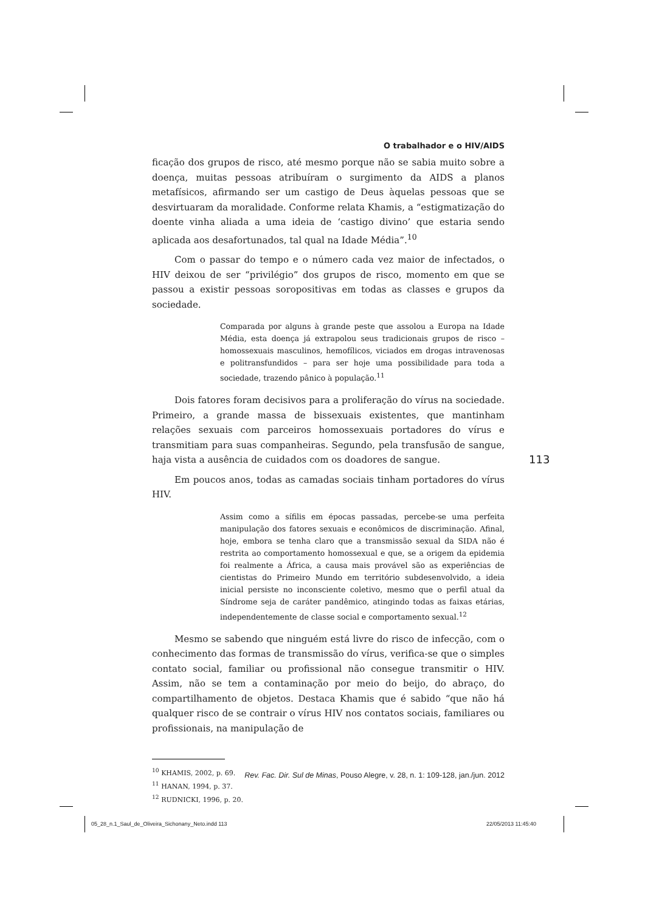O trabalhador e o HIV/AIDS
ficação dos grupos de risco, até mesmo porque não se sabia muito sobre a doença, muitas pessoas atribuíram o surgimento da AIDS a planos metafísicos, afirmando ser um castigo de Deus àquelas pessoas que se desvirtuaram da moralidade. Conforme relata Khamis, a “estigmatização do doente vinha aliada a uma ideia de ‘castigo divino’ que estaria sendo aplicada aos desafortunados, tal qual na Idade Média”.<sup>10</sup>
Com o passar do tempo e o número cada vez maior de infectados, o HIV deixou de ser “privilégio” dos grupos de risco, momento em que se passou a existir pessoas soropositivas em todas as classes e grupos da sociedade.
Comparada por alguns à grande peste que assolou a Europa na Idade Média, esta doença já extrapolou seus tradicionais grupos de risco – homossexuais masculinos, hemofílicos, viciados em drogas intravenosas e politransfundidos – para ser hoje uma possibilidade para toda a sociedade, trazendo pânico à população.<sup>11</sup>
Dois fatores foram decisivos para a proliferação do vírus na sociedade. Primeiro, a grande massa de bissexuais existentes, que mantinham relações sexuais com parceiros homossexuais portadores do vírus e transmitiam para suas companheiras. Segundo, pela transfusão de sangue, haja vista a ausência de cuidados com os doadores de sangue.
Em poucos anos, todas as camadas sociais tinham portadores do vírus HIV.
Assim como a sífilis em épocas passadas, percebe-se uma perfeita manipulação dos fatores sexuais e econômicos de discriminação. Afinal, hoje, embora se tenha claro que a transmissão sexual da SIDA não é restrita ao comportamento homossexual e que, se a origem da epidemia foi realmente a África, a causa mais provável são as experiências de cientistas do Primeiro Mundo em território subdesenvolvido, a ideia inicial persiste no inconsciente coletivo, mesmo que o perfil atual da Síndrome seja de caráter pandêmico, atingindo todas as faixas etárias, independentemente de classe social e comportamento sexual.<sup>12</sup>
Mesmo se sabendo que ninguém está livre do risco de infecção, com o conhecimento das formas de transmissão do vírus, verifica-se que o simples contato social, familiar ou profissional não consegue transmitir o HIV. Assim, não se tem a contaminação por meio do beijo, do abraço, do compartilhamento de objetos. Destaca Khamis que é sabido “que não há qualquer risco de se contrair o vírus HIV nos contatos sociais, familiares ou profissionais, na manipulação de
<sup>10</sup> KHAMIS, 2002, p. 69.
<sup>11</sup> HANAN, 1994, p. 37.
<sup>12</sup> RUDNICKI, 1996, p. 20.
113
Rev. Fac. Dir. Sul de Minas, Pouso Alegre, v. 28, n. 1: 109-128, jan./jun. 2012
05_28_n.1_Saul_de_Oliveira_Sichonany_Neto.indd 113
22/05/2013 11:45:40